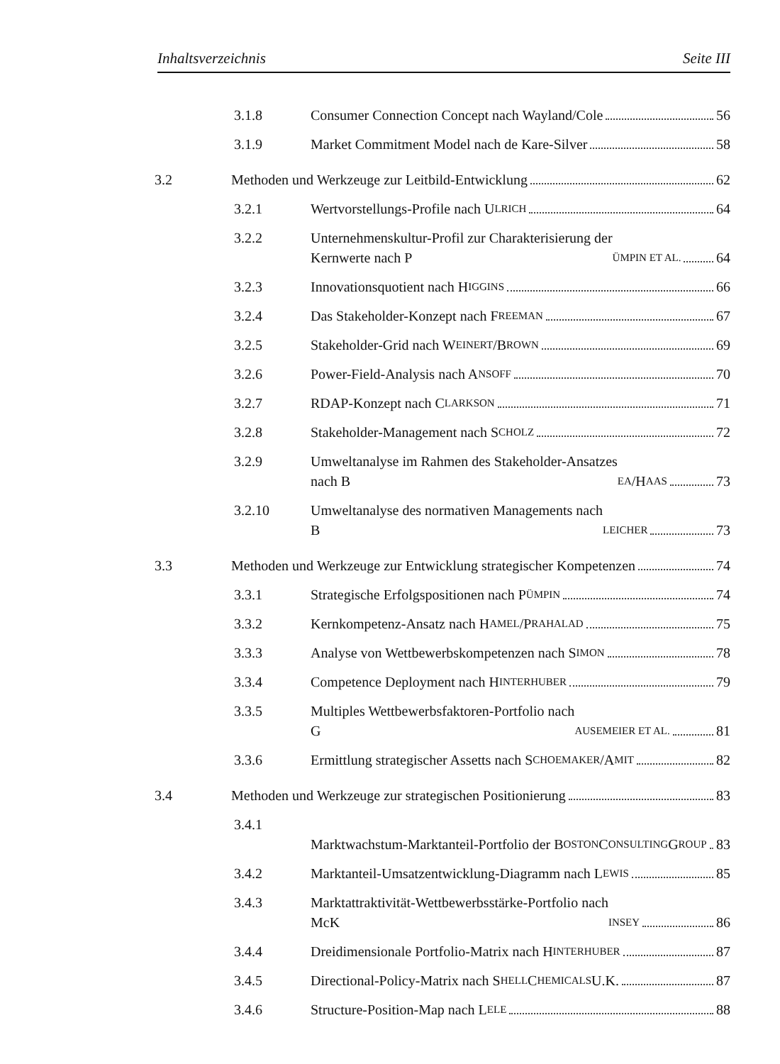Inhaltsverzeichnis Seite III
3.1.8 Consumer Connection Concept nach Wayland/Cole 56
3.1.9 Market Commitment Model nach de Kare-Silver 58
3.2 Methoden und Werkzeuge zur Leitbild-Entwicklung 62
3.2.1 Wertvorstellungs-Profile nach U LRICH 64
3.2.2 Unternehmenskultur-Profil zur Charakterisierung der
Kernwerte nach P ÜMPIN ET AL. 64
3.2.3 Innovationsquotient nach H IGGINS 66
3.2.4 Das Stakeholder-Konzept nach F REEMAN 67
3.2.5 Stakeholder-Grid nach W EINERT /B ROWN 69
3.2.6 Power-Field-Analysis nach A NSOFF 70
3.2.7 RDAP-Konzept nach C LARKSON 71
3.2.8 Stakeholder-Management nach S CHOLZ 72
3.2.9 Umweltanalyse im Rahmen des Stakeholder-Ansatzes
nach B EA /H AAS 73
3.2.10 Umweltanalyse des normativen Managements nach
B LEICHER 73
3.3 Methoden und Werkzeuge zur Entwicklung strategischer Kompetenzen 74
3.3.1 Strategische Erfolgspositionen nach P ÜMPIN 74
3.3.2 Kernkompetenz-Ansatz nach H AMEL /P RAHALAD 75
3.3.3 Analyse von Wettbewerbskompetenzen nach S IMON 78
3.3.4 Competence Deployment nach H INTERHUBER 79
3.3.5 Multiples Wettbewerbsfaktoren-Portfolio nach
G AUSEMEIER ET AL. 81
3.3.6 Ermittlung strategischer Assetts nach S CHOEMAKER /A MIT 82
3.4 Methoden und Werkzeuge zur strategischen Positionierung 83
3.4.1 Marktwachstum-Marktanteil-Portfolio der B OSTON
C ONSULTING G ROUP 83
3.4.2 Marktanteil-Umsatzentwicklung-Diagramm nach L EWIS 85
3.4.3 Marktattraktivität-Wettbewerbsstärke-Portfolio nach
McK INSEY 86
3.4.4 Dreidimensionale Portfolio-Matrix nach H INTERHUBER 87
3.4.5 Directional-Policy-Matrix nach S HELL C HEMICALS U.K. 87
3.4.6 Structure-Position-Map nach L ELE 88